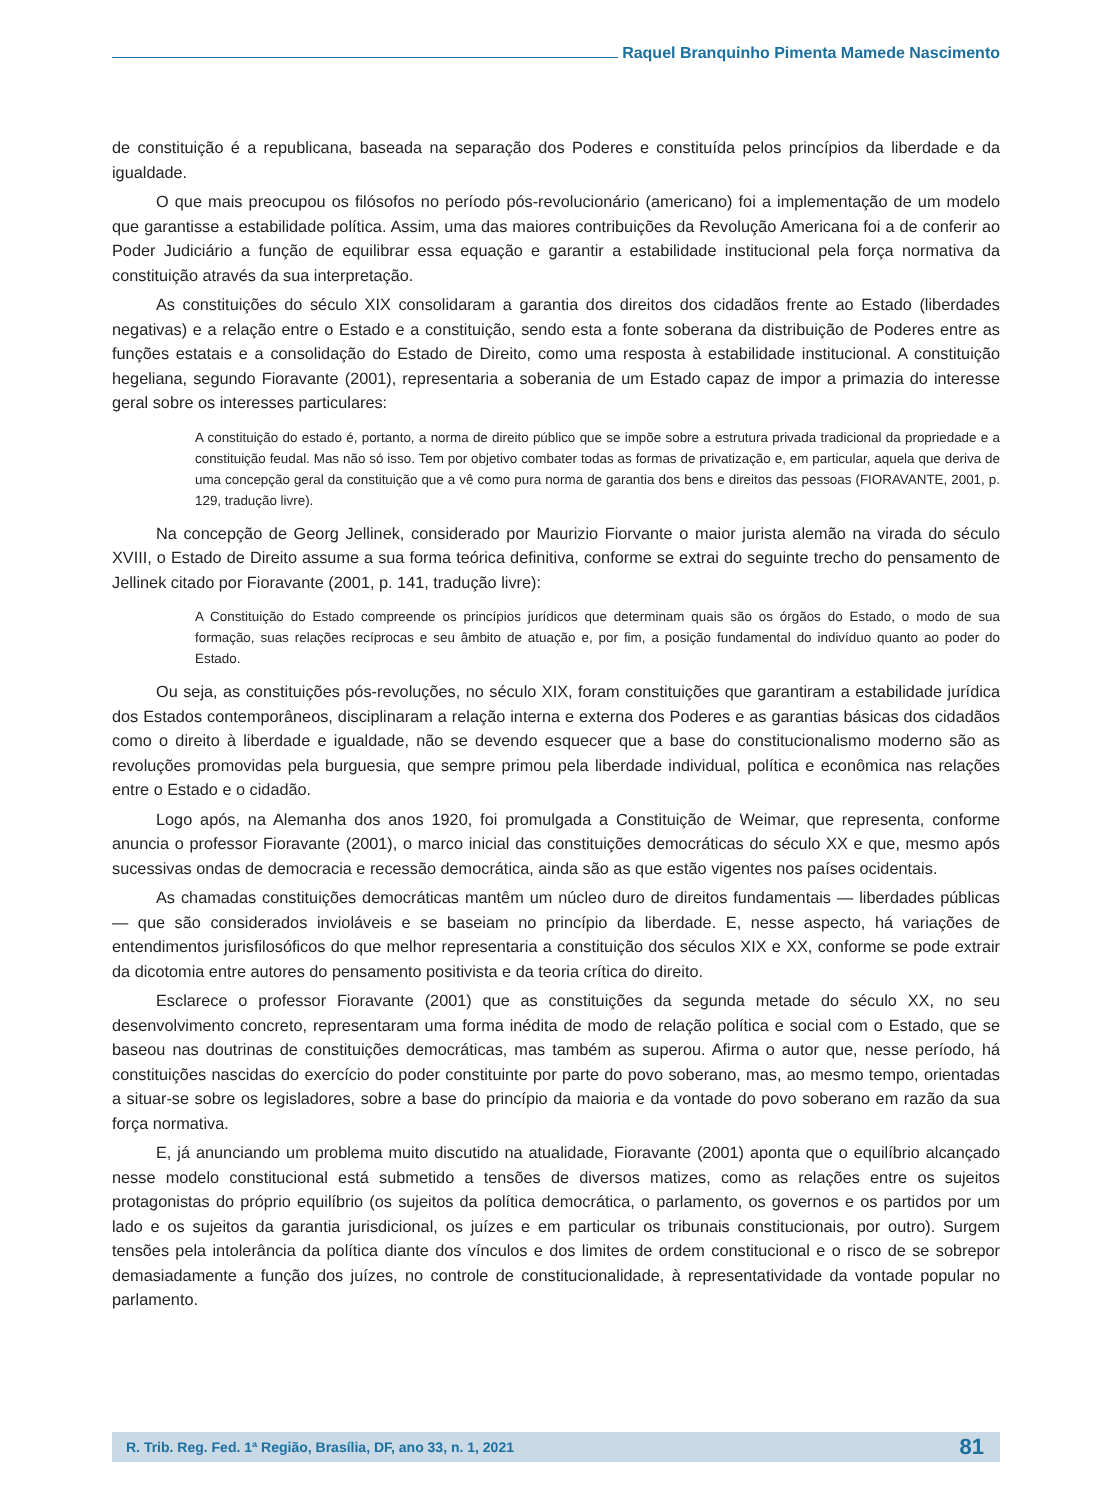Raquel Branquinho Pimenta Mamede Nascimento
de constituição é a republicana, baseada na separação dos Poderes e constituída pelos princípios da liberdade e da igualdade.
O que mais preocupou os filósofos no período pós-revolucionário (americano) foi a implementação de um modelo que garantisse a estabilidade política. Assim, uma das maiores contribuições da Revolução Americana foi a de conferir ao Poder Judiciário a função de equilibrar essa equação e garantir a estabilidade institucional pela força normativa da constituição através da sua interpretação.
As constituições do século XIX consolidaram a garantia dos direitos dos cidadãos frente ao Estado (liberdades negativas) e a relação entre o Estado e a constituição, sendo esta a fonte soberana da distribuição de Poderes entre as funções estatais e a consolidação do Estado de Direito, como uma resposta à estabilidade institucional. A constituição hegeliana, segundo Fioravante (2001), representaria a soberania de um Estado capaz de impor a primazia do interesse geral sobre os interesses particulares:
A constituição do estado é, portanto, a norma de direito público que se impõe sobre a estrutura privada tradicional da propriedade e a constituição feudal. Mas não só isso. Tem por objetivo combater todas as formas de privatização e, em particular, aquela que deriva de uma concepção geral da constituição que a vê como pura norma de garantia dos bens e direitos das pessoas (FIORAVANTE, 2001, p. 129, tradução livre).
Na concepção de Georg Jellinek, considerado por Maurizio Fiorvante o maior jurista alemão na virada do século XVIII, o Estado de Direito assume a sua forma teórica definitiva, conforme se extrai do seguinte trecho do pensamento de Jellinek citado por Fioravante (2001, p. 141, tradução livre):
A Constituição do Estado compreende os princípios jurídicos que determinam quais são os órgãos do Estado, o modo de sua formação, suas relações recíprocas e seu âmbito de atuação e, por fim, a posição fundamental do indivíduo quanto ao poder do Estado.
Ou seja, as constituições pós-revoluções, no século XIX, foram constituições que garantiram a estabilidade jurídica dos Estados contemporâneos, disciplinaram a relação interna e externa dos Poderes e as garantias básicas dos cidadãos como o direito à liberdade e igualdade, não se devendo esquecer que a base do constitucionalismo moderno são as revoluções promovidas pela burguesia, que sempre primou pela liberdade individual, política e econômica nas relações entre o Estado e o cidadão.
Logo após, na Alemanha dos anos 1920, foi promulgada a Constituição de Weimar, que representa, conforme anuncia o professor Fioravante (2001), o marco inicial das constituições democráticas do século XX e que, mesmo após sucessivas ondas de democracia e recessão democrática, ainda são as que estão vigentes nos países ocidentais.
As chamadas constituições democráticas mantêm um núcleo duro de direitos fundamentais — liberdades públicas — que são considerados invioláveis e se baseiam no princípio da liberdade. E, nesse aspecto, há variações de entendimentos jurisfilosóficos do que melhor representaria a constituição dos séculos XIX e XX, conforme se pode extrair da dicotomia entre autores do pensamento positivista e da teoria crítica do direito.
Esclarece o professor Fioravante (2001) que as constituições da segunda metade do século XX, no seu desenvolvimento concreto, representaram uma forma inédita de modo de relação política e social com o Estado, que se baseou nas doutrinas de constituições democráticas, mas também as superou. Afirma o autor que, nesse período, há constituições nascidas do exercício do poder constituinte por parte do povo soberano, mas, ao mesmo tempo, orientadas a situar-se sobre os legisladores, sobre a base do princípio da maioria e da vontade do povo soberano em razão da sua força normativa.
E, já anunciando um problema muito discutido na atualidade, Fioravante (2001) aponta que o equilíbrio alcançado nesse modelo constitucional está submetido a tensões de diversos matizes, como as relações entre os sujeitos protagonistas do próprio equilíbrio (os sujeitos da política democrática, o parlamento, os governos e os partidos por um lado e os sujeitos da garantia jurisdicional, os juízes e em particular os tribunais constitucionais, por outro). Surgem tensões pela intolerância da política diante dos vínculos e dos limites de ordem constitucional e o risco de se sobrepor demasiadamente a função dos juízes, no controle de constitucionalidade, à representatividade da vontade popular no parlamento.
R. Trib. Reg. Fed. 1ª Região, Brasília, DF, ano 33, n. 1, 2021 81